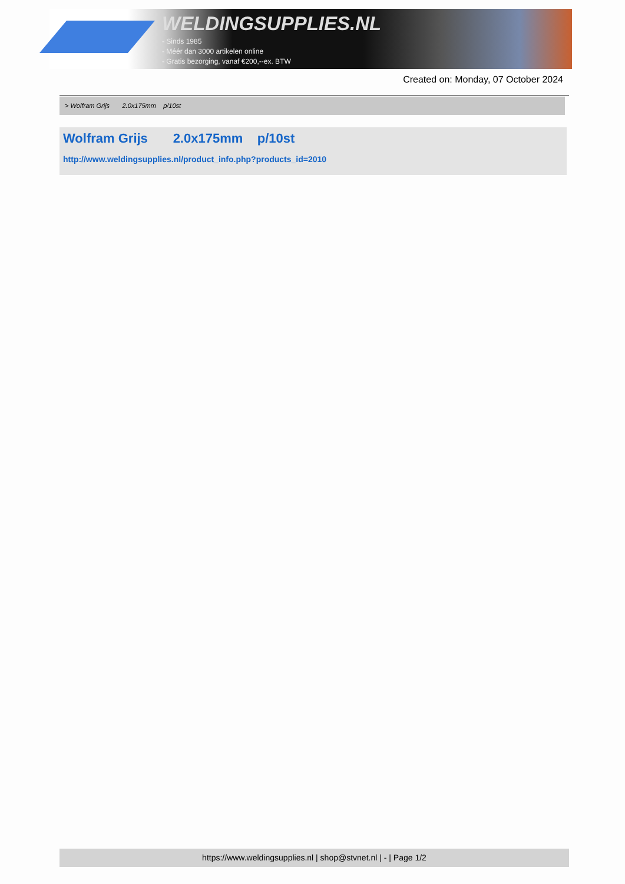WELDINGSUPPLIES.NL
- Sinds 1985
- Méér dan 3000 artikelen online
- Gratis bezorging, vanaf €200,--ex. BTW
Created on: Monday, 07 October 2024
> Wolfram Grijs 2.0x175mm p/10st
Wolfram Grijs 2.0x175mm p/10st
http://www.weldingsupplies.nl/product_info.php?products_id=2010
https://www.weldingsupplies.nl | shop@stvnet.nl | - | Page 1/2